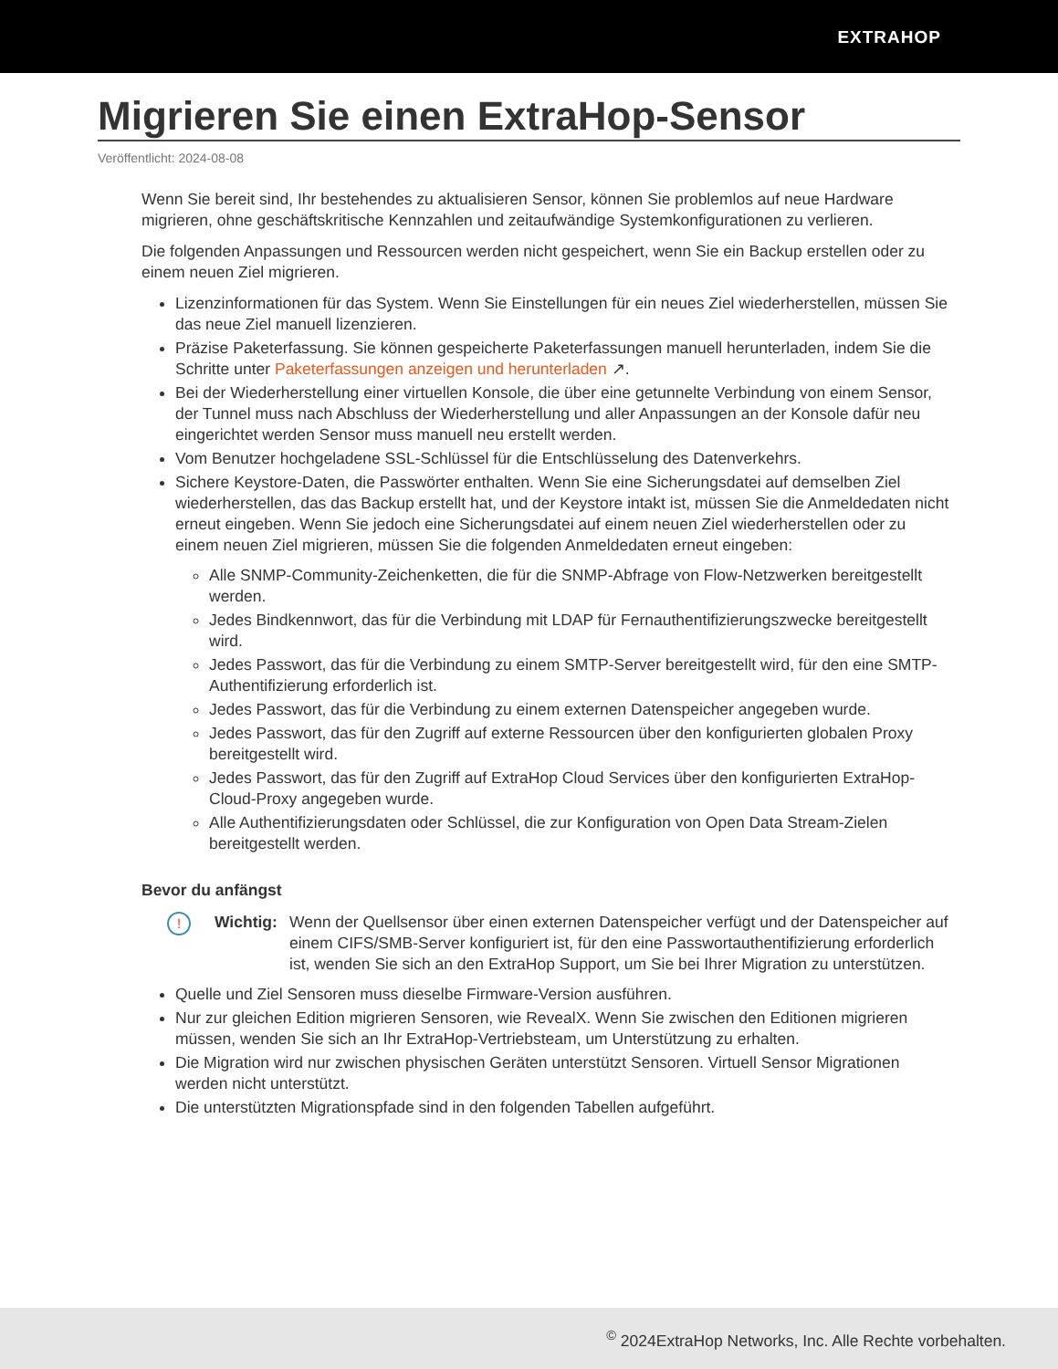EXTRAHOP
Migrieren Sie einen ExtraHop-Sensor
Veröffentlicht: 2024-08-08
Wenn Sie bereit sind, Ihr bestehendes zu aktualisieren Sensor, können Sie problemlos auf neue Hardware migrieren, ohne geschäftskritische Kennzahlen und zeitaufwändige Systemkonfigurationen zu verlieren.
Die folgenden Anpassungen und Ressourcen werden nicht gespeichert, wenn Sie ein Backup erstellen oder zu einem neuen Ziel migrieren.
Lizenzinformationen für das System. Wenn Sie Einstellungen für ein neues Ziel wiederherstellen, müssen Sie das neue Ziel manuell lizenzieren.
Präzise Paketerfassung. Sie können gespeicherte Paketerfassungen manuell herunterladen, indem Sie die Schritte unter Paketerfassungen anzeigen und herunterladen ↗.
Bei der Wiederherstellung einer virtuellen Konsole, die über eine getunnelte Verbindung von einem Sensor, der Tunnel muss nach Abschluss der Wiederherstellung und aller Anpassungen an der Konsole dafür neu eingerichtet werden Sensor muss manuell neu erstellt werden.
Vom Benutzer hochgeladene SSL-Schlüssel für die Entschlüsselung des Datenverkehrs.
Sichere Keystore-Daten, die Passwörter enthalten. Wenn Sie eine Sicherungsdatei auf demselben Ziel wiederherstellen, das das Backup erstellt hat, und der Keystore intakt ist, müssen Sie die Anmeldedaten nicht erneut eingeben. Wenn Sie jedoch eine Sicherungsdatei auf einem neuen Ziel wiederherstellen oder zu einem neuen Ziel migrieren, müssen Sie die folgenden Anmeldedaten erneut eingeben:
Alle SNMP-Community-Zeichenketten, die für die SNMP-Abfrage von Flow-Netzwerken bereitgestellt werden.
Jedes Bindkennwort, das für die Verbindung mit LDAP für Fernauthentifizierungszwecke bereitgestellt wird.
Jedes Passwort, das für die Verbindung zu einem SMTP-Server bereitgestellt wird, für den eine SMTP-Authentifizierung erforderlich ist.
Jedes Passwort, das für die Verbindung zu einem externen Datenspeicher angegeben wurde.
Jedes Passwort, das für den Zugriff auf externe Ressourcen über den konfigurierten globalen Proxy bereitgestellt wird.
Jedes Passwort, das für den Zugriff auf ExtraHop Cloud Services über den konfigurierten ExtraHop-Cloud-Proxy angegeben wurde.
Alle Authentifizierungsdaten oder Schlüssel, die zur Konfiguration von Open Data Stream-Zielen bereitgestellt werden.
Bevor du anfängst
!
Wichtig:
Wenn der Quellsensor über einen externen Datenspeicher verfügt und der Datenspeicher auf einem CIFS/SMB-Server konfiguriert ist, für den eine Passwortauthentifizierung erforderlich ist, wenden Sie sich an den ExtraHop Support, um Sie bei Ihrer Migration zu unterstützen.
Quelle und Ziel Sensoren muss dieselbe Firmware-Version ausführen.
Nur zur gleichen Edition migrieren Sensoren, wie RevealX. Wenn Sie zwischen den Editionen migrieren müssen, wenden Sie sich an Ihr ExtraHop-Vertriebsteam, um Unterstützung zu erhalten.
Die Migration wird nur zwischen physischen Geräten unterstützt Sensoren. Virtuell Sensor Migrationen werden nicht unterstützt.
Die unterstützten Migrationspfade sind in den folgenden Tabellen aufgeführt.
<sup>©</sup> 2024ExtraHop Networks, Inc. Alle Rechte vorbehalten.